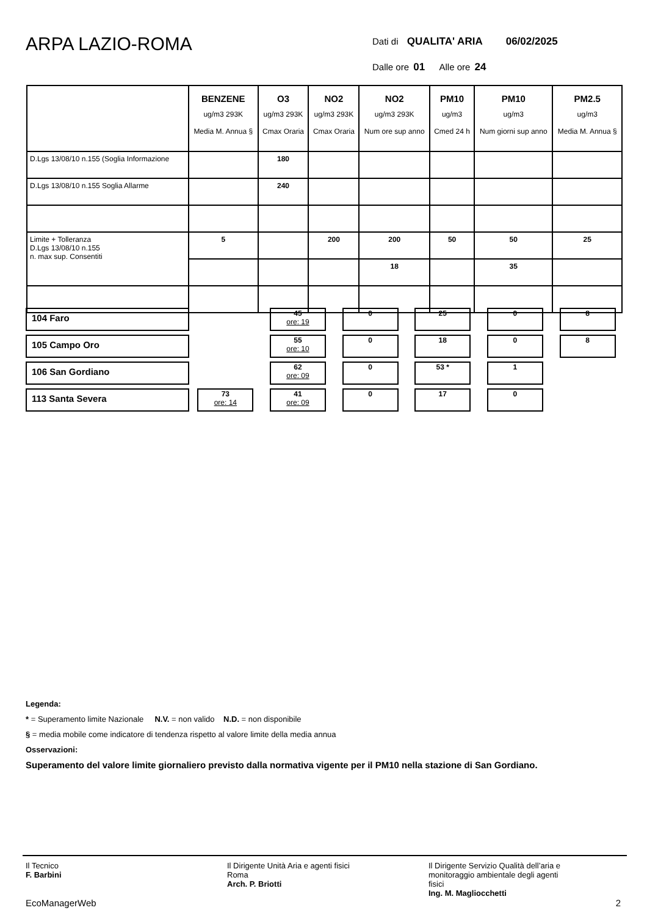ARPA LAZIO-ROMA
Dati di QUALITA' ARIA 06/02/2025
Dalle ore 01 Alle ore 24
| | BENZENE ug/m3 293K Media M. Annua § | O3 ug/m3 293K Cmax Oraria | NO2 ug/m3 293K Cmax Oraria | NO2 ug/m3 293K Num ore sup anno | PM10 ug/m3 Cmed 24 h | PM10 ug/m3 Num giorni sup anno | PM2.5 ug/m3 Media M. Annua § |
| --- | --- | --- | --- | --- | --- | --- | --- |
| D.Lgs 13/08/10 n.155 (Soglia Informazione | | 180 | | | | | |
| D.Lgs 13/08/10 n.155 Soglia Allarme | | 240 | | | | | |
| Limite + Tolleranza D.Lgs 13/08/10 n.155 n. max sup. Consentiti | 5 | | 200 | 200 | 50 | 50 | 25 |
| | | | | 18 | | 35 | |
| 104 Faro | | | 45 ore: 19 | 0 | 25 | 0 | 8 |
| 105 Campo Oro | | | 55 ore: 10 | 0 | 18 | 0 | 8 |
| 106 San Gordiano | | | 62 ore: 09 | 0 | 53 * | 1 | |
| 113 Santa Severa | | 73 ore: 14 | 41 ore: 09 | 0 | 17 | 0 | |
Legenda:
* = Superamento limite Nazionale N.V. = non valido N.D. = non disponibile
§ = media mobile come indicatore di tendenza rispetto al valore limite della media annua
Osservazioni:
Superamento del valore limite giornaliero previsto dalla normativa vigente per il PM10 nella stazione di San Gordiano.
Il Tecnico
F. Barbini
Il Dirigente Unità Aria e agenti fisici
Roma
Arch. P. Briotti
Il Dirigente Servizio Qualità dell’aria e
monitoraggio ambientale degli agenti
fisici
Ing. M. Magliocchetti
EcoManagerWeb 2